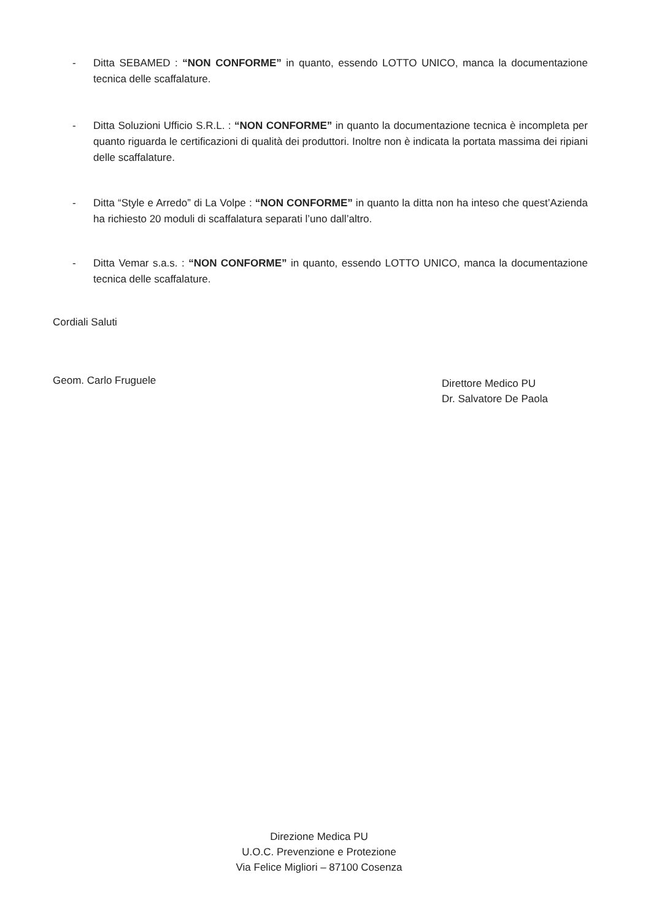- Ditta SEBAMED : “NON CONFORME” in quanto, essendo LOTTO UNICO, manca la documentazione tecnica delle scaffalature.
- Ditta Soluzioni Ufficio S.R.L. : “NON CONFORME” in quanto la documentazione tecnica è incompleta per quanto riguarda le certificazioni di qualità dei produttori. Inoltre non è indicata la portata massima dei ripiani delle scaffalature.
- Ditta “Style e Arredo” di La Volpe : “NON CONFORME” in quanto la ditta non ha inteso che quest’Azienda ha richiesto 20 moduli di scaffalatura separati l’uno dall’altro.
- Ditta Vemar s.a.s. : “NON CONFORME” in quanto, essendo LOTTO UNICO, manca la documentazione tecnica delle scaffalature.
Cordiali Saluti
Geom. Carlo Fruguele
Direttore Medico PU
Dr. Salvatore De Paola
Direzione Medica PU
U.O.C. Prevenzione e Protezione
Via Felice Migliori – 87100 Cosenza